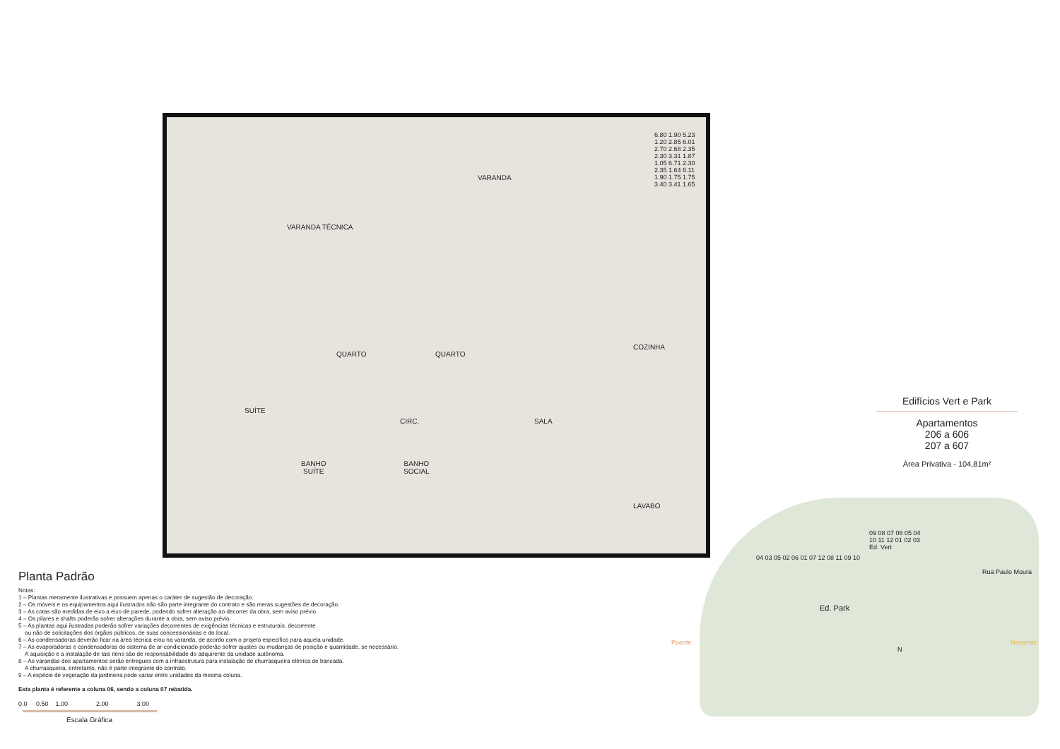VARANDA
VARANDA TÉCNICA
QUARTO QUARTO
COZINHA
SUÍTE
CIRC. SALA
BANHO
SUÍTE
BANHO
SOCIAL
LAVABO
6.80 1.90 5.23 1.20 2.85 6.01 2.70 2.68 2.35 2.30 3.31 1.87 1.05 6.71 2.30 2.35 1.64 6.11 1.90 1.75 1.75 3.40 3.41 1.65
Planta Padrão
Notas:
1 – Plantas meramente ilustrativas e possuem apenas o caráter de sugestão de decoração.
2 – Os móveis e os equipamentos aqui ilustrados não são parte integrante do contrato e são meras sugestões de decoração.
3 – As cotas são medidas de eixo a eixo de parede, podendo sofrer alteração ao decorrer da obra, sem aviso prévio.
4 – Os pilares e shafts poderão sofrer alterações durante a obra, sem aviso prévio.
5 – As plantas aqui ilustradas poderão sofrer variações decorrentes de exigências técnicas e estruturais, decorrente
ou não de solicitações dos órgãos públicos, de suas concessionárias e do local.
6 – As condensadoras deverão ficar na área técnica e/ou na varanda, de acordo com o projeto específico para aquela unidade.
7 – As evaporadoras e condensadoras do sistema de ar-condicionado poderão sofrer ajustes ou mudanças de posição e quantidade, se necessário.
A aquisição e a instalação de tais itens são de responsabilidade do adquirente da unidade autônoma.
8 – As varandas dos apartamentos serão entregues com a infraestrutura para instalação de churrasqueira elétrica de bancada.
A churrasqueira, entretanto, não é parte integrante do contrato.
9 – A espécie de vegetação da jardineira pode variar entre unidades da mesma coluna.
Esta planta é referente a coluna 06, sendo a coluna 07 rebatida.
0.0 0.50 1.00 2.00 3.00
Escala Gráfica
Edifícios Vert e Park
Apartamentos
206 a 606
207 a 607
Área Privativa - 104,81m²
09 08 07 06 05 04
10 11 12 01 02 03
Ed. Vert
04 03 05 02 06 01 07 12 08 11 09 10
Ed. Park
Rua Paulo Moura
Poente
N
Nascente